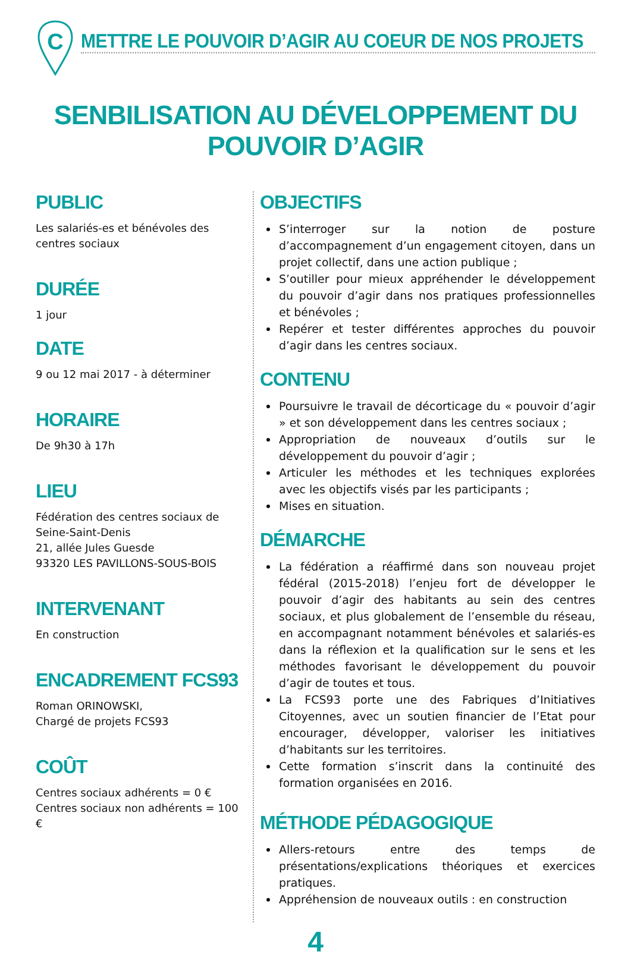C
METTRE LE POUVOIR D’AGIR AU COEUR DE NOS PROJETS
SENBILISATION AU DÉVELOPPEMENT DU POUVOIR D’AGIR
PUBLIC
Les salariés-es et bénévoles des centres sociaux
DURÉE
1 jour
DATE
9 ou 12 mai 2017 - à déterminer
HORAIRE
De 9h30 à 17h
LIEU
Fédération des centres sociaux de Seine-Saint-Denis
21, allée Jules Guesde
93320 LES PAVILLONS-SOUS-BOIS
INTERVENANT
En construction
ENCADREMENT FCS93
Roman ORINOWSKI,
Chargé de projets FCS93
COÛT
Centres sociaux adhérents = 0 €
Centres sociaux non adhérents = 100 €
OBJECTIFS
S’interroger sur la notion de posture d’accompagnement d’un engagement citoyen, dans un projet collectif, dans une action publique ;
S’outiller pour mieux appréhender le développement du pouvoir d’agir dans nos pratiques professionnelles et bénévoles ;
Repérer et tester différentes approches du pouvoir d’agir dans les centres sociaux.
CONTENU
Poursuivre le travail de décorticage du « pouvoir d’agir » et son développement dans les centres sociaux ;
Appropriation de nouveaux d’outils sur le développement du pouvoir d’agir ;
Articuler les méthodes et les techniques explorées avec les objectifs visés par les participants ;
Mises en situation.
DÉMARCHE
La fédération a réaffirmé dans son nouveau projet fédéral (2015-2018) l’enjeu fort de développer le pouvoir d’agir des habitants au sein des centres sociaux, et plus globalement de l’ensemble du réseau, en accompagnant notamment bénévoles et salariés-es dans la réflexion et la qualification sur le sens et les méthodes favorisant le développement du pouvoir d’agir de toutes et tous.
La FCS93 porte une des Fabriques d’Initiatives Citoyennes, avec un soutien financier de l’Etat pour encourager, développer, valoriser les initiatives d’habitants sur les territoires.
Cette formation s’inscrit dans la continuité des formation organisées en 2016.
MÉTHODE PÉDAGOGIQUE
Allers-retours entre des temps de présentations/explications théoriques et exercices pratiques.
Appréhension de nouveaux outils : en construction
4